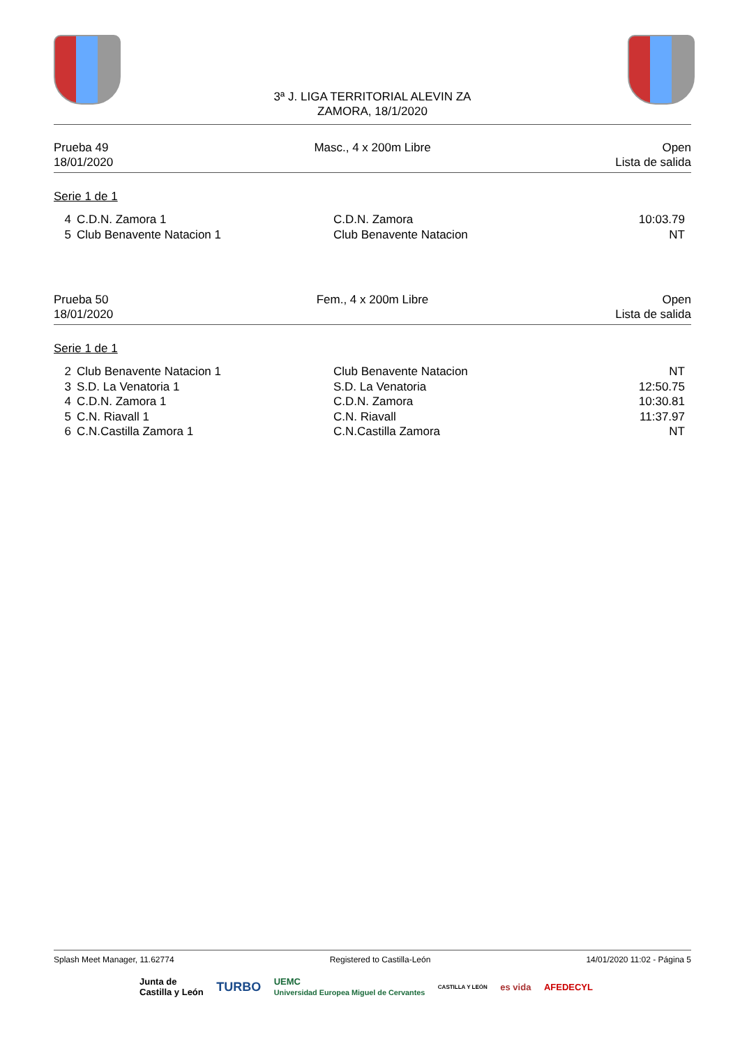3ª J. LIGA TERRITORIAL ALEVIN ZA
ZAMORA, 18/1/2020
Prueba 49
18/01/2020
Masc., 4 x 200m Libre Open
Lista de salida
Serie 1 de 1
| 4 | C.D.N. Zamora 1 | C.D.N. Zamora | 10:03.79 |
| 5 | Club Benavente Natacion 1 | Club Benavente Natacion | NT |
Prueba 50
18/01/2020
Fem., 4 x 200m Libre Open
Lista de salida
Serie 1 de 1
| 2 | Club Benavente Natacion 1 | Club Benavente Natacion | NT |
| 3 | S.D. La Venatoria 1 | S.D. La Venatoria | 12:50.75 |
| 4 | C.D.N. Zamora 1 | C.D.N. Zamora | 10:30.81 |
| 5 | C.N. Riavall 1 | C.N. Riavall | 11:37.97 |
| 6 | C.N.Castilla Zamora 1 | C.N.Castilla Zamora | NT |
Splash Meet Manager, 11.62774 Registered to Castilla-León 14/01/2020 11:02 - Página 5
Junta de
Castilla y León TURBO UEMC
Universidad Europea Miguel de Cervantes CASTILLA Y LEÓN es vida AFEDECYL